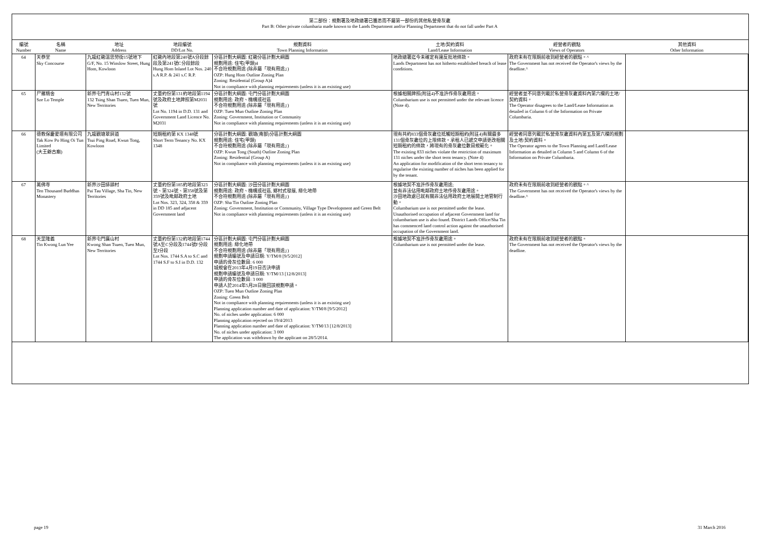第二部份：規劃署及地政總署已獲悉而不屬第一部份的其他私營骨灰龕
Part B: Other private columbaria made known to the Lands Department and/or Planning Department that do not fall under Part A
| 編號 Number | 名稱 Name | 地址 Address | 地段編號 DD/Lot No. | 規劃資料 Town Planning Information | 土地/契約資料 Land/Lease Information | 經營者的觀點 Views of Operators | 其他資料 Other Information |
| --- | --- | --- | --- | --- | --- | --- | --- |
| 64 | 天恭堂 Sky Concourse | 九龍紅磡溫思勞街15號地下 G/F, No. 15 Winslow Street, Hung Hom, Kowloon | 紅磡內地段第240號A分段餘段及第241號C分段餘段 Hung Hom Inland Lot Nos. 240 s.A R.P. & 241 s.C R.P. | 分區計劃大綱圖: 紅磡分區計劃大綱圖 規劃用途: 住宅(甲類)4 不合符規劃用途 (除非屬「現有用途」) OZP: Hung Hom Outline Zoning Plan Zoning: Residential (Group A)4 Not in compliance with planning requirements (unless it is an existing use) | 地政總署迄今未確定有違反批地條款。 Lands Department has not hitherto established breach of lease conditions. | 政府未有在限期前收到經營者的觀點。^ The Government has not received the Operator's views by the deadline.^ | |
| 65 | 尸羅精舍 Sze Lo Temple | 新界屯門青山村132號 132 Tsing Shan Tsuen, Tuen Mun, New Territories | 丈量約份第131約地段第1194號及政府土地牌照第M2031號 Lot No. 1194 in D.D. 131 and Government Land Licence No. M2031 | 分區計劃大綱圖: 屯門分區計劃大綱圖 規劃用途: 政府、機構或社區 不合符規劃用途 (除非屬「現有用途」) OZP: Tuen Mun Outline Zoning Plan Zoning: Government, Institution or Community Not in compliance with planning requirements (unless it is an existing use) | 根據相關牌照(附註4)不准許作骨灰龕用途。 Columbarium use is not permitted under the relevant licence (Note 4). | 經營者並不同意列載於私營骨灰龕資料內第六欄的土地/契約資料。 The Operator disagrees to the Land/Lease Information as detailed in Column 6 of the Information on Private Columbaria. | |
| 66 | 德教保慶愛壇有限公司 Tak Kow Po Hing Oi Tun Limited (大王爺古廟) | 九龍觀塘翠屏道 Tsui Ping Road, Kwun Tong, Kowloon | 短期租約第 KX 1348號 Short Term Tenancy No. KX 1348 | 分區計劃大綱圖: 觀塘(南部)分區計劃大綱圖 規劃用途: 住宅(甲類) 不合符規劃用途 (除非屬「現有用途」) OZP: Kwun Tong (South) Outline Zoning Plan Zoning: Residential (Group A) Not in compliance with planning requirements (unless it is an existing use) | 現有共約833個骨灰龕位抵觸短期租約(附註4)有關最多131個骨灰龕位的上限條款。承租人已遞交申請更改相關短期租約的條款，將現有的骨灰龕位數目規範化。 The existing 833 niches violate the restriction of maximum 131 niches under the short term tenancy. (Note 4) An application for modification of the short term tenancy to regularise the existing number of niches has been applied for by the tenant. | 經營者同意列載於私營骨灰龕資料內第五及第六欄的規劃及土地/契約資料。 The Operator agrees to the Town Planning and Land/Lease Information as detailed in Column 5 and Column 6 of the Information on Private Columbaria. | |
| 67 | 萬佛寺 Ten Thousand Buddhas Monastery | 新界沙田排頭村 Pai Tau Village, Sha Tin, New Territories | 丈量約份第185約地段第323號、第324號、第358號及第359號及毗鄰政府土地 Lot Nos. 323, 324, 358 & 359 in DD 185 and adjacent Government land | 分區計劃大綱圖: 沙田分區計劃大綱圖 規劃用途: 政府、機構或社區, 鄉村式發展, 綠化地帶 不合符規劃用途 (除非屬「現有用途」) OZP: Sha Tin Outline Zoning Plan Zoning: Government, Institution or Community, Village Type Development and Green Belt Not in compliance with planning requirements (unless it is an existing use) | 根據地契不准許作骨灰龕用途; 並有非法佔用毗鄰政府土地作骨灰龕用途。 沙田地政處已就有關非法佔用政府土地展開土地管制行動。 Columbarium use is not permitted under the lease. Unauthorised occupation of adjacent Government land for columbarium use is also found. District Lands Office/Sha Tin has commenced land control action against the unauthorised occupation of the Government land. | 政府未有在限期前收到經營者的觀點。^ The Government has not received the Operator's views by the deadline.^ | |
| 68 | 天罡隆義 Tin Kwong Lun Yee | 新界屯門廣山村 Kwong Shan Tsuen, Tuen Mun, New Territories | 丈量約份第132約地段第1744號A至C分段及1744號F分段至I分段 Lot Nos. 1744 S.A to S.C and 1744 S.F to S.I in D.D. 132 | 分區計劃大綱圖: 屯門分區計劃大綱圖 規劃用途: 綠化地帶 不合符規劃用途 (除非屬「現有用途」) 規劃申請編號及申請日期: Y/TM/8 [9/5/2012] 申請的骨灰位數目: 6 000 城規會在2013年4月19日否決申請 規劃申請編號及申請日期: Y/TM/13 [12/8/2013] 申請的骨灰位數目: 3 000 申請人於2014年5月28日撤回該規劃申請。 OZP: Tuen Mun Outline Zoning Plan Zoning: Green Belt Not in compliance with planning requirements (unless it is an existing use) Planning application number and date of application: Y/TM/8 [9/5/2012] No. of niches under application: 6 000 Planning application rejected on 19/4/2013 Planning application number and date of application: Y/TM/13 [12/8/2013] No. of niches under application: 3 000 The application was withdrawn by the applicant on 28/5/2014. | 根據地契不准許作骨灰龕用途。 Columbarium use is not permitted under the lease. | 政府未有在限期前收到經營者的觀點。 The Government has not received the Operator's views by the deadline. | |
page 19 31 March 2016